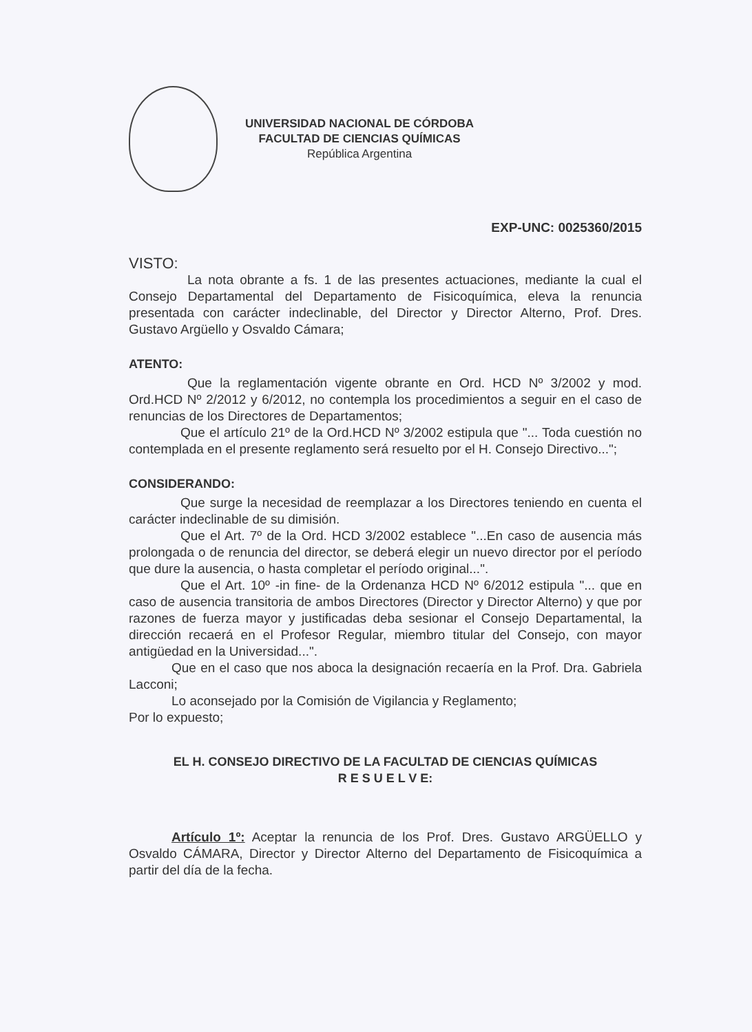UNIVERSIDAD NACIONAL DE CÓRDOBA
FACULTAD DE CIENCIAS QUÍMICAS
República Argentina
EXP-UNC: 0025360/2015
VISTO:
La nota obrante a fs. 1 de las presentes actuaciones, mediante la cual el Consejo Departamental del Departamento de Fisicoquímica, eleva la renuncia presentada con carácter indeclinable, del Director y Director Alterno, Prof. Dres. Gustavo Argüello y Osvaldo Cámara;
ATENTO:
Que la reglamentación vigente obrante en Ord. HCD Nº 3/2002 y mod. Ord.HCD Nº 2/2012 y 6/2012, no contempla los procedimientos a seguir en el caso de renuncias de los Directores de Departamentos;
Que el artículo 21º de la Ord.HCD Nº 3/2002 estipula que "... Toda cuestión no contemplada en el presente reglamento será resuelto por el H. Consejo Directivo...";
CONSIDERANDO:
Que surge la necesidad de reemplazar a los Directores teniendo en cuenta el carácter indeclinable de su dimisión.
Que el Art. 7º de la Ord. HCD 3/2002 establece "...En caso de ausencia más prolongada o de renuncia del director, se deberá elegir un nuevo director por el período que dure la ausencia, o hasta completar el período original...".
Que el Art. 10º -in fine- de la Ordenanza HCD Nº 6/2012 estipula "... que en caso de ausencia transitoria de ambos Directores (Director y Director Alterno) y que por razones de fuerza mayor y justificadas deba sesionar el Consejo Departamental, la dirección recaerá en el Profesor Regular, miembro titular del Consejo, con mayor antigüedad en la Universidad...".
Que en el caso que nos aboca la designación recaería en la Prof. Dra. Gabriela Lacconi;
Lo aconsejado por la Comisión de Vigilancia y Reglamento;
Por lo expuesto;
EL H. CONSEJO DIRECTIVO DE LA FACULTAD DE CIENCIAS QUÍMICAS
R E S U E L V E:
Artículo 1º: Aceptar la renuncia de los Prof. Dres. Gustavo ARGÜELLO y Osvaldo CÁMARA, Director y Director Alterno del Departamento de Fisicoquímica a partir del día de la fecha.